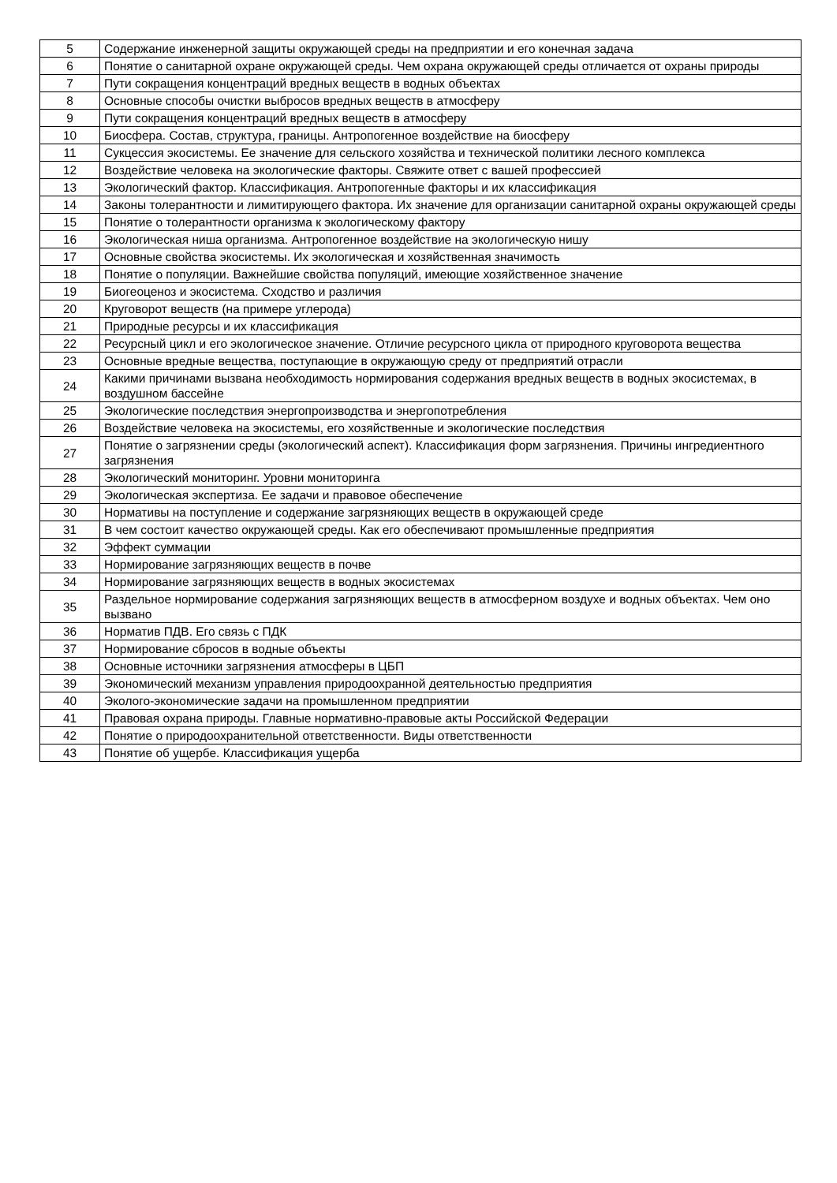| 5 | Содержание инженерной защиты окружающей среды на предприятии и его конечная задача |
| 6 | Понятие о санитарной охране окружающей среды. Чем охрана окружающей среды отличается от охраны природы |
| 7 | Пути сокращения концентраций вредных веществ в водных объектах |
| 8 | Основные способы очистки выбросов вредных веществ в атмосферу |
| 9 | Пути сокращения концентраций вредных веществ в атмосферу |
| 10 | Биосфера. Состав, структура, границы. Антропогенное воздействие на биосферу |
| 11 | Сукцессия экосистемы. Ее значение для сельского хозяйства и технической политики лесного комплекса |
| 12 | Воздействие человека на экологические факторы. Свяжите ответ с вашей профессией |
| 13 | Экологический фактор. Классификация. Антропогенные факторы и их классификация |
| 14 | Законы толерантности и лимитирующего фактора. Их значение для организации санитарной охраны окружающей среды |
| 15 | Понятие о толерантности организма к экологическому фактору |
| 16 | Экологическая ниша организма. Антропогенное воздействие на экологическую нишу |
| 17 | Основные свойства экосистемы. Их экологическая и хозяйственная значимость |
| 18 | Понятие о популяции. Важнейшие свойства популяций, имеющие хозяйственное значение |
| 19 | Биогеоценоз и экосистема. Сходство и различия |
| 20 | Круговорот веществ (на примере углерода) |
| 21 | Природные ресурсы и их классификация |
| 22 | Ресурсный цикл и его экологическое значение. Отличие ресурсного цикла от природного круговорота вещества |
| 23 | Основные вредные вещества, поступающие в окружающую среду от предприятий отрасли |
| 24 | Какими причинами вызвана необходимость нормирования содержания вредных веществ в водных экосистемах, в воздушном бассейне |
| 25 | Экологические последствия энергопроизводства и энергопотребления |
| 26 | Воздействие человека на экосистемы, его хозяйственные и экологические последствия |
| 27 | Понятие о загрязнении среды (экологический аспект). Классификация форм загрязнения. Причины ингредиентного загрязнения |
| 28 | Экологический мониторинг. Уровни мониторинга |
| 29 | Экологическая экспертиза. Ее задачи и правовое обеспечение |
| 30 | Нормативы на поступление и содержание загрязняющих веществ в окружающей среде |
| 31 | В чем состоит качество окружающей среды. Как его обеспечивают промышленные предприятия |
| 32 | Эффект суммации |
| 33 | Нормирование загрязняющих веществ в почве |
| 34 | Нормирование загрязняющих веществ в водных экосистемах |
| 35 | Раздельное нормирование содержания загрязняющих веществ в атмосферном воздухе и водных объектах. Чем оно вызвано |
| 36 | Норматив ПДВ. Его связь с ПДК |
| 37 | Нормирование сбросов в водные объекты |
| 38 | Основные источники загрязнения атмосферы в ЦБП |
| 39 | Экономический механизм управления природоохранной деятельностью предприятия |
| 40 | Эколого-экономические задачи на промышленном предприятии |
| 41 | Правовая охрана природы. Главные нормативно-правовые акты Российской Федерации |
| 42 | Понятие о природоохранительной ответственности. Виды ответственности |
| 43 | Понятие об ущербе. Классификация ущерба |